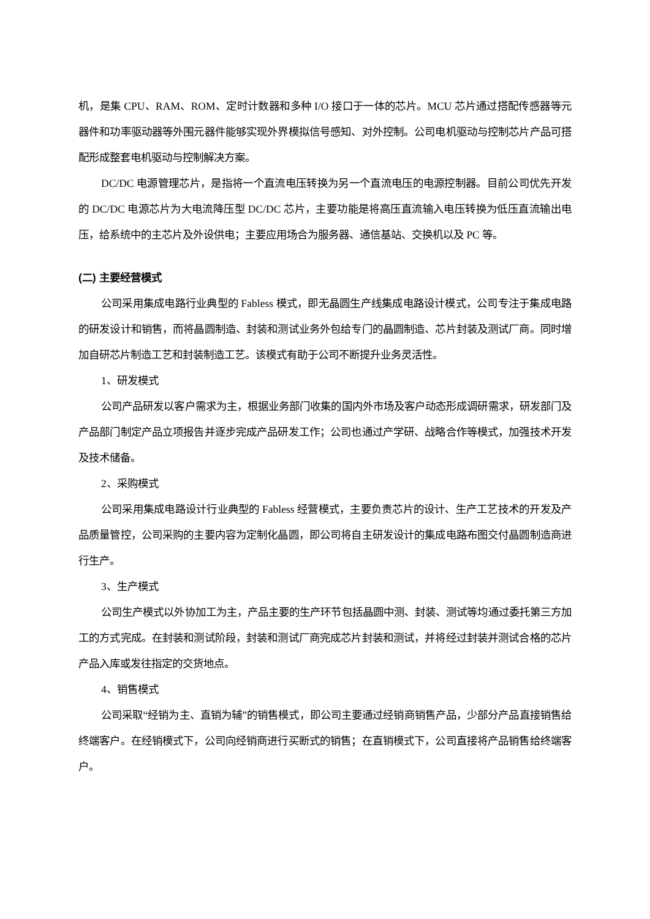机，是集 CPU、RAM、ROM、定时计数器和多种 I/O 接口于一体的芯片。MCU 芯片通过搭配传感器等元器件和功率驱动器等外围元器件能够实现外界模拟信号感知、对外控制。公司电机驱动与控制芯片产品可搭配形成整套电机驱动与控制解决方案。
DC/DC 电源管理芯片，是指将一个直流电压转换为另一个直流电压的电源控制器。目前公司优先开发的 DC/DC 电源芯片为大电流降压型 DC/DC 芯片，主要功能是将高压直流输入电压转换为低压直流输出电压，给系统中的主芯片及外设供电；主要应用场合为服务器、通信基站、交换机以及 PC 等。
(二) 主要经营模式
公司采用集成电路行业典型的 Fabless 模式，即无晶圆生产线集成电路设计模式，公司专注于集成电路的研发设计和销售，而将晶圆制造、封装和测试业务外包给专门的晶圆制造、芯片封装及测试厂商。同时增加自研芯片制造工艺和封装制造工艺。该模式有助于公司不断提升业务灵活性。
1、研发模式
公司产品研发以客户需求为主，根据业务部门收集的国内外市场及客户动态形成调研需求，研发部门及产品部门制定产品立项报告并逐步完成产品研发工作；公司也通过产学研、战略合作等模式，加强技术开发及技术储备。
2、采购模式
公司采用集成电路设计行业典型的 Fabless 经营模式，主要负责芯片的设计、生产工艺技术的开发及产品质量管控，公司采购的主要内容为定制化晶圆，即公司将自主研发设计的集成电路布图交付晶圆制造商进行生产。
3、生产模式
公司生产模式以外协加工为主，产品主要的生产环节包括晶圆中测、封装、测试等均通过委托第三方加工的方式完成。在封装和测试阶段，封装和测试厂商完成芯片封装和测试，并将经过封装并测试合格的芯片产品入库或发往指定的交货地点。
4、销售模式
公司采取“经销为主、直销为辅”的销售模式，即公司主要通过经销商销售产品，少部分产品直接销售给终端客户。在经销模式下，公司向经销商进行买断式的销售；在直销模式下，公司直接将产品销售给终端客户。